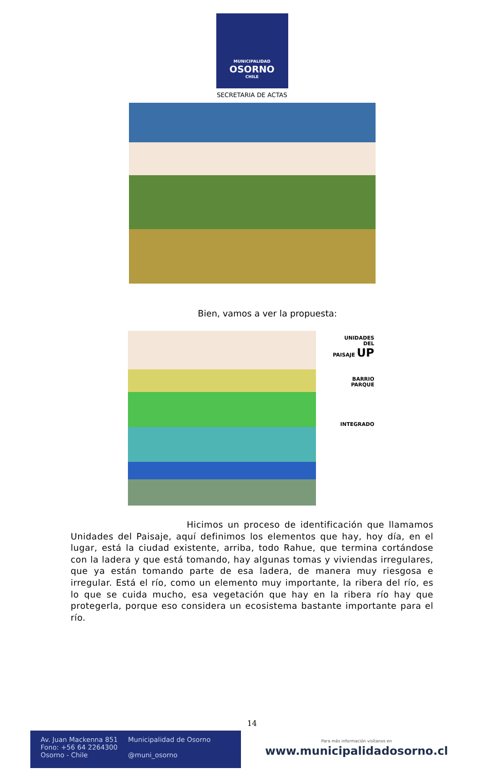MUNICIPALIDAD
OSORNO
CHILE
SECRETARIA DE ACTAS
Bien, vamos a ver la propuesta:
UNIDADES
DEL
PAISAJE UP
BARRIO
PARQUE
INTEGRADO
Hicimos un proceso de identificación que llamamos Unidades del Paisaje, aquí definimos los elementos que hay, hoy día, en el lugar, está la ciudad existente, arriba, todo Rahue, que termina cortándose con la ladera y que está tomando, hay algunas tomas y viviendas irregulares, que ya están tomando parte de esa ladera, de manera muy riesgosa e irregular. Está el río, como un elemento muy importante, la ribera del río, es lo que se cuida mucho, esa vegetación que hay en la ribera río hay que protegerla, porque eso considera un ecosistema bastante importante para el río.
14
Av. Juan Mackenna 851
Fono: +56 64 2264300
Osorno - Chile
Municipalidad de Osorno
@muni_osorno
Para más información visítanos en
www.municipalidadosorno.cl